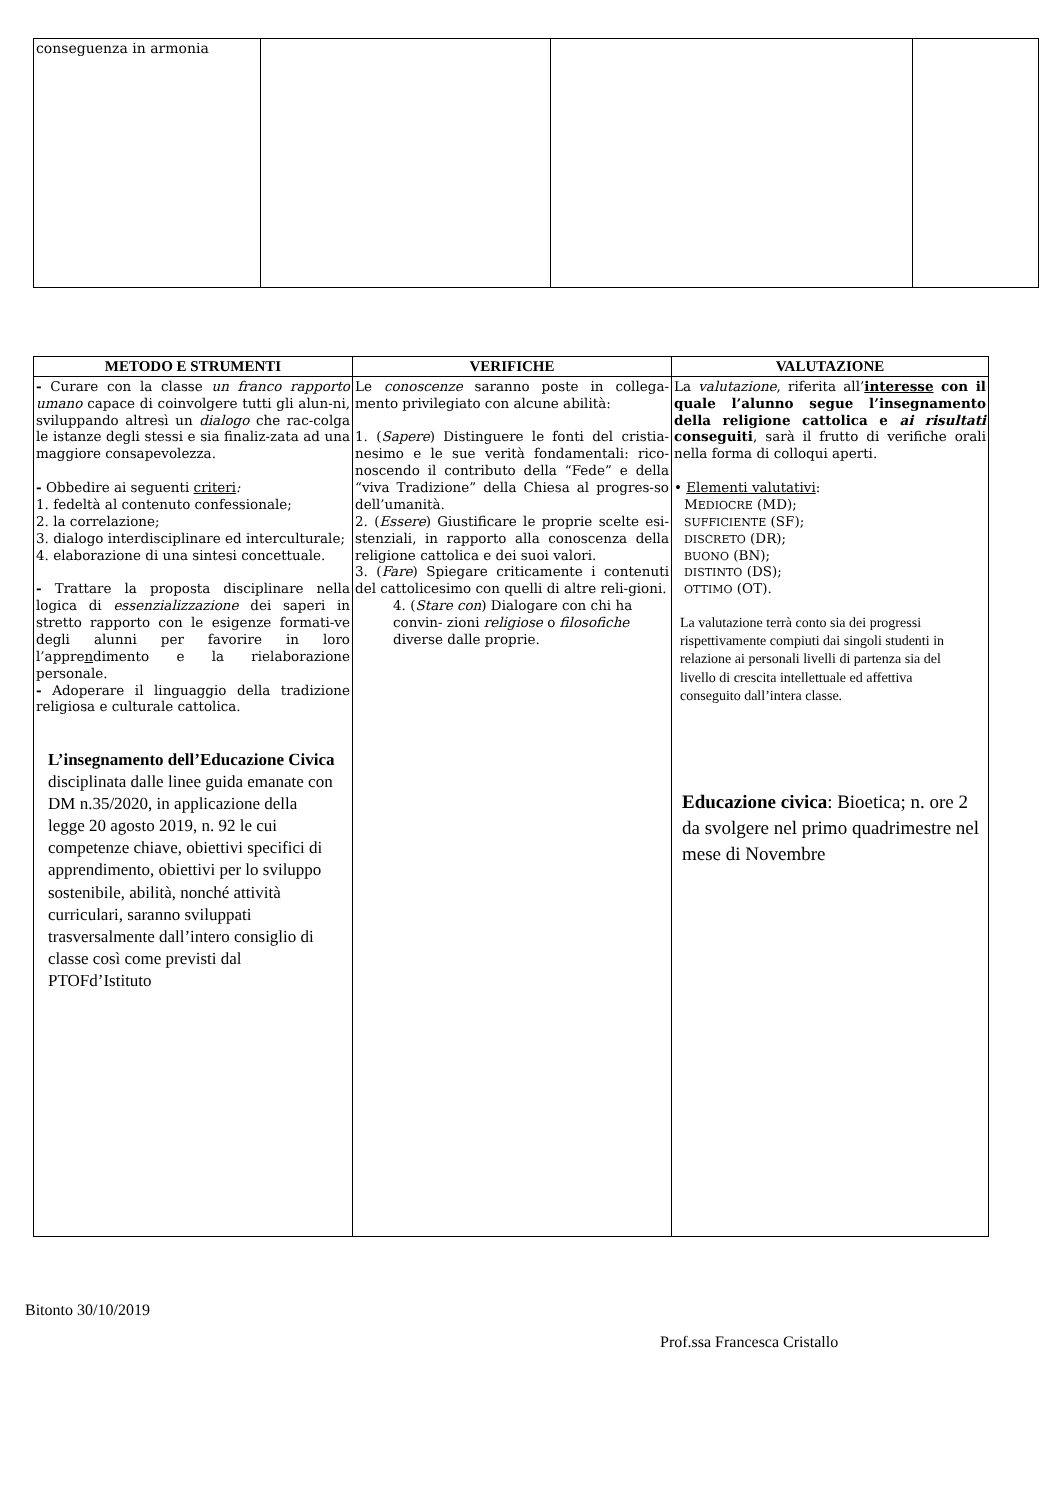| conseguenza in armonia | | | |
| METODO E STRUMENTI | VERIFICHE | VALUTAZIONE |
| --- | --- | --- |
| - Curare con la classe un franco rapporto umano capace di coinvolgere tutti gli alun-ni, sviluppando altresì un dialogo che rac-colga le istanze degli stessi e sia finaliz-zata ad una maggiore consapevolezza. - Obbedire ai seguenti criteri : 1. fedeltà al contenuto confessionale; 2. la correlazione; 3. dialogo interdisciplinare ed interculturale; 4. elaborazione di una sintesi concettuale. - Trattare la proposta disciplinare nella logica di essenzializzazione dei saperi in stretto rapporto con le esigenze formati-ve degli alunni per favorire in loro l’appre n dimento e la rielaborazione personale. - Adoperare il linguaggio della tradizione religiosa e culturale cattolica. L’insegnamento dell’Educazione Civica disciplinata dalle linee guida emanate con DM n.35/2020, in applicazione della legge 20 agosto 2019, n. 92 le cui competenze chiave, obiettivi specifici di apprendimento, obiettivi per lo sviluppo sostenibile, abilità, nonché attività curriculari, saranno sviluppati trasversalmente dall’intero consiglio di classe così come previsti dal PTOFd’Istituto | Le conoscenze saranno poste in collega-mento privilegiato con alcune abilità: 1. ( Sapere ) Distinguere le fonti del cristia-nesimo e le sue verità fondamentali: rico-noscendo il contributo della “Fede” e della “viva Tradizione” della Chiesa al progres-so dell’umanità. 2. ( Essere ) Giustificare le proprie scelte esi-stenziali, in rapporto alla conoscenza della religione cattolica e dei suoi valori. 3. ( Fare ) Spiegare criticamente i contenuti del cattolicesimo con quelli di altre reli-gioni. 4. ( Stare con ) Dialogare con chi ha convin- zioni religiose o filosofiche diverse dalle proprie. | La valutazione , riferita all’ interesse con il quale l’alunno segue l’insegnamento della religione cattolica e ai risultati conseguiti , sarà il frutto di verifiche orali nella forma di colloqui aperti. • Elementi valutativi : M EDIOCRE (MD); SUFFICIENTE (SF); DISCRETO (DR); BUONO (BN); DISTINTO (DS); OTTIMO (OT). La valutazione terrà conto sia dei progressi rispettivamente compiuti dai singoli studenti in relazione ai personali livelli di partenza sia del livello di crescita intellettuale ed affettiva conseguito dall’intera classe. Educazione civica : Bioetica; n. ore 2 da svolgere nel primo quadrimestre nel mese di Novembre |
Bitonto 30/10/2019
Prof.ssa Francesca Cristallo